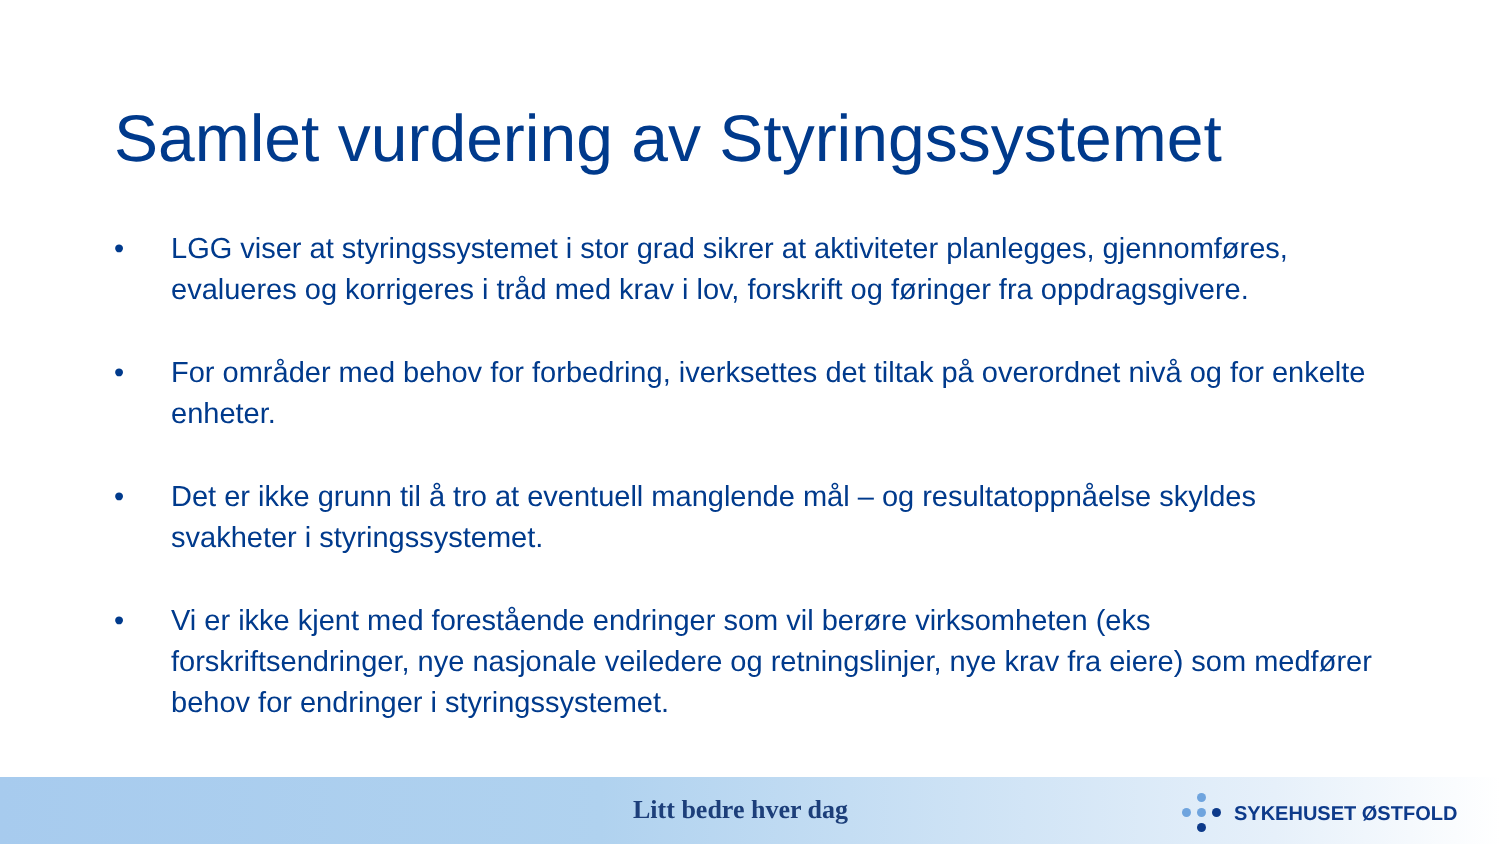Samlet vurdering av Styringssystemet
• LGG viser at styringssystemet i stor grad sikrer at aktiviteter planlegges, gjennomføres, evalueres og korrigeres i tråd med krav i lov, forskrift og føringer fra oppdragsgivere.
• For områder med behov for forbedring, iverksettes det tiltak på overordnet nivå og for enkelte enheter.
• Det er ikke grunn til å tro at eventuell manglende mål – og resultatoppnåelse skyldes svakheter i styringssystemet.
• Vi er ikke kjent med forestående endringer som vil berøre virksomheten (eks forskriftsendringer, nye nasjonale veiledere og retningslinjer, nye krav fra eiere) som medfører behov for endringer i styringssystemet.
Litt bedre hver dag SYKEHUSET ØSTFOLD